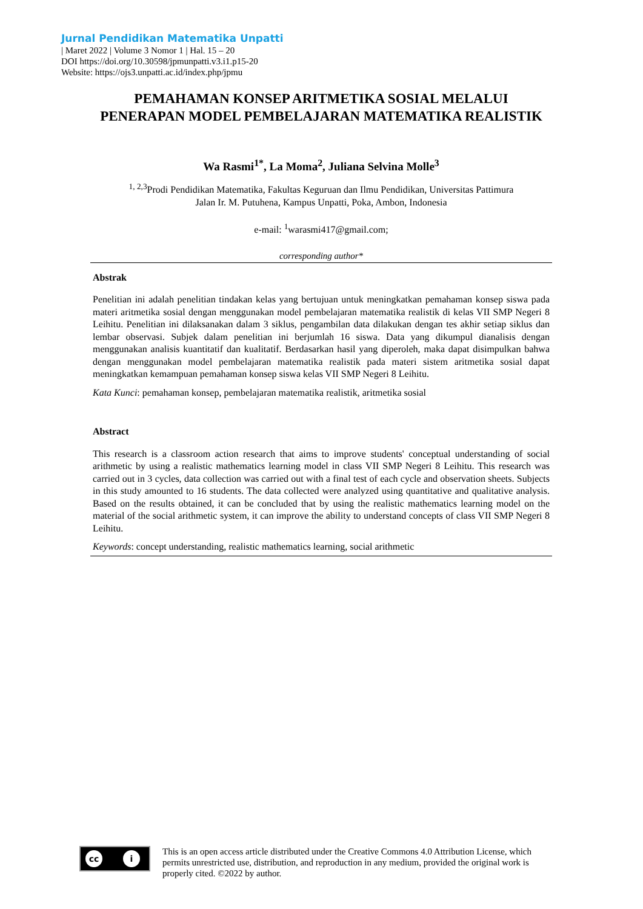Jurnal Pendidikan Matematika Unpatti
| Maret 2022 | Volume 3 Nomor 1 | Hal. 15 – 20
DOI https://doi.org/10.30598/jpmunpatti.v3.i1.p15-20
Website: https://ojs3.unpatti.ac.id/index.php/jpmu
PEMAHAMAN KONSEP ARITMETIKA SOSIAL MELALUI PENERAPAN MODEL PEMBELAJARAN MATEMATIKA REALISTIK
Wa Rasmi<sup>1*</sup>, La Moma<sup>2</sup>, Juliana Selvina Molle<sup>3</sup>
<sup>1, 2,3</sup>Prodi Pendidikan Matematika, Fakultas Keguruan dan Ilmu Pendidikan, Universitas Pattimura
Jalan Ir. M. Putuhena, Kampus Unpatti, Poka, Ambon, Indonesia
e-mail: <sup>1</sup>warasmi417@gmail.com;
corresponding author*
Abstrak
Penelitian ini adalah penelitian tindakan kelas yang bertujuan untuk meningkatkan pemahaman konsep siswa pada materi aritmetika sosial dengan menggunakan model pembelajaran matematika realistik di kelas VII SMP Negeri 8 Leihitu. Penelitian ini dilaksanakan dalam 3 siklus, pengambilan data dilakukan dengan tes akhir setiap siklus dan lembar observasi. Subjek dalam penelitian ini berjumlah 16 siswa. Data yang dikumpul dianalisis dengan menggunakan analisis kuantitatif dan kualitatif. Berdasarkan hasil yang diperoleh, maka dapat disimpulkan bahwa dengan menggunakan model pembelajaran matematika realistik pada materi sistem aritmetika sosial dapat meningkatkan kemampuan pemahaman konsep siswa kelas VII SMP Negeri 8 Leihitu.
Kata Kunci: pemahaman konsep, pembelajaran matematika realistik, aritmetika sosial
Abstract
This research is a classroom action research that aims to improve students' conceptual understanding of social arithmetic by using a realistic mathematics learning model in class VII SMP Negeri 8 Leihitu. This research was carried out in 3 cycles, data collection was carried out with a final test of each cycle and observation sheets. Subjects in this study amounted to 16 students. The data collected were analyzed using quantitative and qualitative analysis. Based on the results obtained, it can be concluded that by using the realistic mathematics learning model on the material of the social arithmetic system, it can improve the ability to understand concepts of class VII SMP Negeri 8 Leihitu.
Keywords: concept understanding, realistic mathematics learning, social arithmetic
cc i
This is an open access article distributed under the Creative Commons 4.0 Attribution License, which permits unrestricted use, distribution, and reproduction in any medium, provided the original work is properly cited. ©2022 by author.